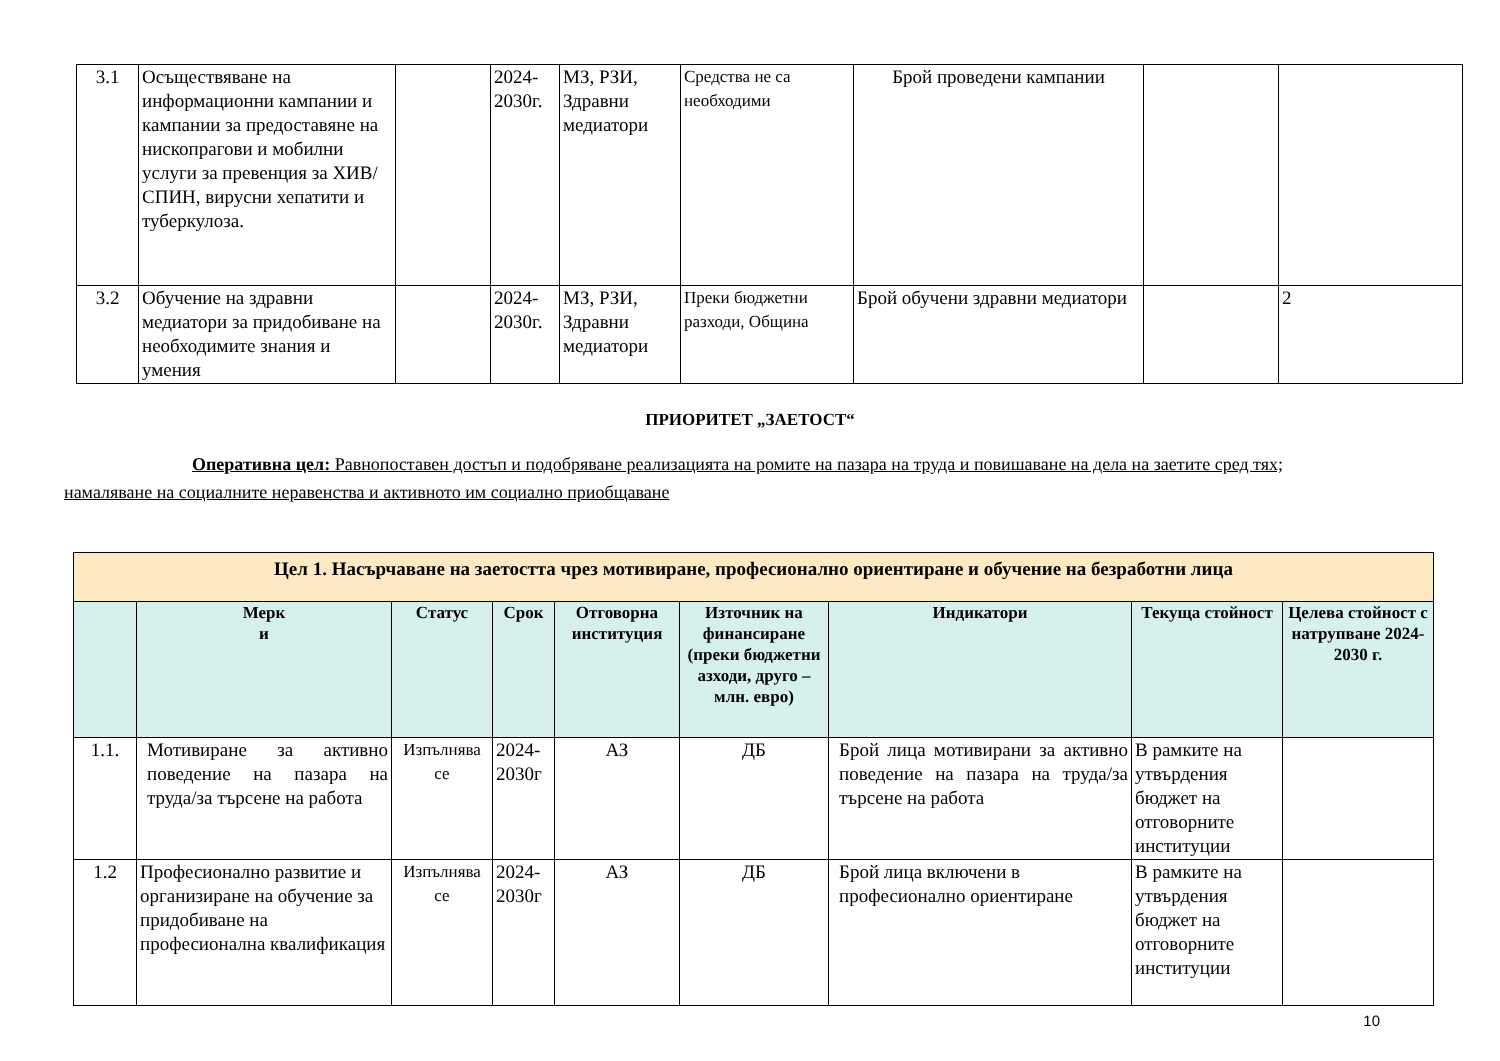| 3.1 | Осъществяване на информационни кампании и кампании за предоставяне на нископрагови и мобилни услуги за превенция за ХИВ/СПИН, вирусни хепатити и туберкулоза. | | 2024-2030г. | МЗ, РЗИ, Здравни медиатори | Средства не са необходими | Брой проведени кампании | | |
| 3.2 | Обучение на здравни медиатори за придобиване на необходимите знания и умения | | 2024-2030г. | МЗ, РЗИ, Здравни медиатори | Преки бюджетни разходи, Община | Брой обучени здравни медиатори | | 2 |
ПРИОРИТЕТ „ЗАЕТОСТ“
Оперативна цел: Равнопоставен достъп и подобряване реализацията на ромите на пазара на труда и повишаване на дела на заетите сред тях; намаляване на социалните неравенства и активното им социално приобщаване
| Цел 1. Насърчаване на заетостта чрез мотивиране, професионално ориентиране и обучение на безработни лица | | | | | | | | |
| | Мерк и | Статус | Срок | Отговорна институция | Източник на финансиране (преки бюджетни азходи, друго – млн. евро) | Индикатори | Текуща стойност | Целева стойност с натрупване 2024-2030 г. |
| 1.1. | Мотивиране за активно поведение на пазара на труда/за търсене на работа | Изпълнява се | 2024-2030г | АЗ | ДБ | Брой лица мотивирани за активно поведение на пазара на труда/за търсене на работа | В рамките на утвърдения бюджет на отговорните институции | |
| 1.2 | Професионално развитие и организиране на обучение за придобиване на професионална квалификация | Изпълнява се | 2024-2030г | АЗ | ДБ | Брой лица включени в професионално ориентиране | В рамките на утвърдения бюджет на отговорните институции | |
10